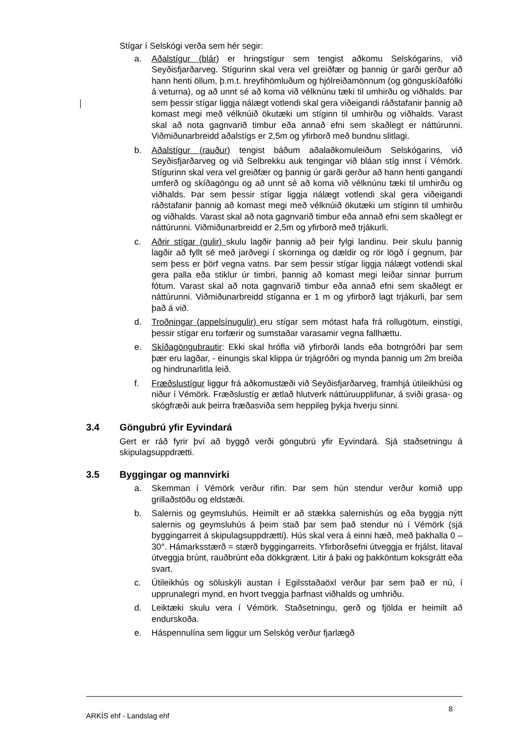Stígar í Selskógi verða sem hér segir:
a. Aðalstígur (blár) er hringstígur sem tengist aðkomu Selskógarins, við Seyðisfjarðarveg. Stígurinn skal vera vel greiðfær og þannig úr garði gerður að hann henti öllum, þ.m.t. hreyfihömluðum og hjólreiðamönnum (og gönguskíðafólki á veturna), og að unnt sé að koma við vélknúnu tæki til umhirðu og viðhalds. Þar sem þessir stígar liggja nálægt votlendi skal gera viðeigandi ráðstafanir þannig að komast megi með vélknúið ökutæki um stíginn til umhirðu og viðhalds. Varast skal að nota gagnvarið timbur eða annað efni sem skaðlegt er náttúrunni. Viðmiðunarbreidd aðalstígs er 2,5m og yfirborð með bundnu slitlagi.
b. Aðalstígur (rauður) tengist báðum aðalaðkomuleiðum Selskógarins, við Seyðisfjarðarveg og við Selbrekku auk tengingar við bláan stíg innst í Vémörk. Stígurinn skal vera vel greiðfær og þannig úr garði gerður að hann henti gangandi umferð og skíðagöngu og að unnt sé að koma við vélknúnu tæki til umhirðu og viðhalds. Þar sem þessir stígar liggja nálægt votlendi skal gera viðeigandi ráðstafanir þannig að komast megi með vélknúið ökutæki um stíginn til umhirðu og viðhalds. Varast skal að nota gagnvarið timbur eða annað efni sem skaðlegt er náttúrunni. Viðmiðunarbreidd er 2,5m og yfirborð með trjákurli.
c. Aðrir stígar (gulir) skulu lagðir þannig að þeir fylgi landinu. Þeir skulu þannig lagðir að fyllt sé með jarðvegi í skorninga og dældir og rör lögð í gegnum, þar sem þess er þörf vegna vatns. Þar sem þessir stígar liggja nálægt votlendi skal gera palla eða stiklur úr timbri, þannig að komast megi leiðar sinnar þurrum fótum. Varast skal að nota gagnvarið timbur eða annað efni sem skaðlegt er náttúrunni. Viðmiðunarbreidd stíganna er 1 m og yfirborð lagt trjákurli, þar sem það á við.
d. Troðningar (appelsínugulir) eru stígar sem mótast hafa frá rollugötum, einstígi, þessir stígar eru torfærir og sumstaðar varasamir vegna fallhættu.
e. Skíðagöngubrautir: Ekki skal hrófla við yfirborði lands eða botngróðri þar sem þær eru lagðar, - einungis skal klippa úr trjágróðri og mynda þannig um 2m breiða og hindrunarlitla leið.
f. Fræðslustígur liggur frá aðkomustæði við Seyðisfjarðarveg, framhjá útileikhúsi og niður í Vémörk. Fræðslustíg er ætlað hlutverk náttúruupplifunar, á sviði grasa- og skógfræði auk þeirra fræðasviða sem heppileg þykja hverju sinni.
3.4 Göngubrú yfir Eyvindará
Gert er ráð fyrir því að byggð verði göngubrú yfir Eyvindará. Sjá staðsetningu á skipulagsuppdrætti.
3.5 Byggingar og mannvirki
a. Skemman í Vémörk verður rifin. Þar sem hún stendur verður komið upp grillaðstöðu og eldstæði.
b. Salernis og geymsluhús. Heimilt er að stækka salernishús og eða byggja nýtt salernis og geymsluhús á þeim stað þar sem það stendur nú í Vémörk (sjá byggingarreit á skipulagsuppdrætti). Hús skal vera á einni hæð, með þakhalla 0 – 30°. Hámarksstærð = stærð byggingarreits. Yfirborðsefni útveggja er frjálst, litaval útveggja brúnt, rauðbrúnt eða dökkgrænt. Litir á þaki og þakköntum koksgrátt eða svart.
c. Útileikhús og söluskýli austan í Egilsstaðaöxl verður þar sem það er nú, í upprunalegri mynd, en hvort tveggja þarfnast viðhalds og umhriðu.
d. Leiktæki skulu vera í Vémörk. Staðsetningu, gerð og fjölda er heimilt að endurskoða.
e. Háspennulína sem liggur um Selskóg verður fjarlægð
ARKÍS ehf - Landslag ehf 8